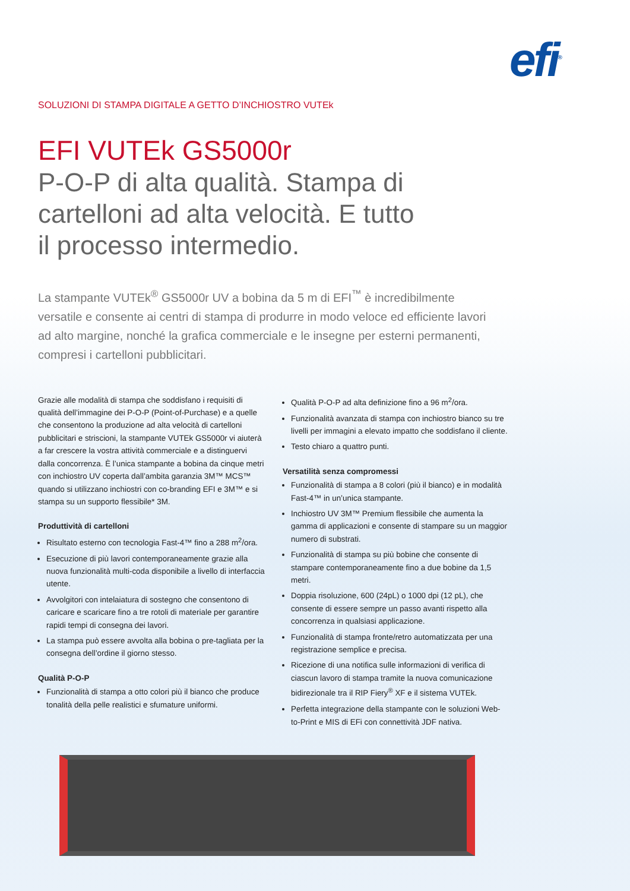efi<sup>®</sup>
SOLUZIONI DI STAMPA DIGITALE A GETTO D’INCHIOSTRO VUTEk
EFI VUTEk GS5000r
P-O-P di alta qualità. Stampa di
cartelloni ad alta velocità. E tutto
il processo intermedio.
La stampante VUTEk<sup>®</sup> GS5000r UV a bobina da 5 m di EFI<sup>™</sup> è incredibilmente versatile e consente ai centri di stampa di produrre in modo veloce ed efficiente lavori ad alto margine, nonché la grafica commerciale e le insegne per esterni permanenti, compresi i cartelloni pubblicitari.
Grazie alle modalità di stampa che soddisfano i requisiti di qualità dell’immagine dei P-O-P (Point-of-Purchase) e a quelle che consentono la produzione ad alta velocità di cartelloni pubblicitari e striscioni, la stampante VUTEk GS5000r vi aiuterà a far crescere la vostra attività commerciale e a distinguervi dalla concorrenza. È l’unica stampante a bobina da cinque metri con inchiostro UV coperta dall’ambita garanzia 3M™ MCS™ quando si utilizzano inchiostri con co-branding EFI e 3M™ e si stampa su un supporto flessibile* 3M.
Produttività di cartelloni
Risultato esterno con tecnologia Fast-4™ fino a 288 m<sup>2</sup>/ora.
Esecuzione di più lavori contemporaneamente grazie alla nuova funzionalità multi-coda disponibile a livello di interfaccia utente.
Avvolgitori con intelaiatura di sostegno che consentono di caricare e scaricare fino a tre rotoli di materiale per garantire rapidi tempi di consegna dei lavori.
La stampa può essere avvolta alla bobina o pre-tagliata per la consegna dell’ordine il giorno stesso.
Qualità P-O-P
Funzionalità di stampa a otto colori più il bianco che produce tonalità della pelle realistici e sfumature uniformi.
Qualità P-O-P ad alta definizione fino a 96 m<sup>2</sup>/ora.
Funzionalità avanzata di stampa con inchiostro bianco su tre livelli per immagini a elevato impatto che soddisfano il cliente.
Testo chiaro a quattro punti.
Versatilità senza compromessi
Funzionalità di stampa a 8 colori (più il bianco) e in modalità Fast-4™ in un’unica stampante.
Inchiostro UV 3M™ Premium flessibile che aumenta la gamma di applicazioni e consente di stampare su un maggior numero di substrati.
Funzionalità di stampa su più bobine che consente di stampare contemporaneamente fino a due bobine da 1,5 metri.
Doppia risoluzione, 600 (24pL) o 1000 dpi (12 pL), che consente di essere sempre un passo avanti rispetto alla concorrenza in qualsiasi applicazione.
Funzionalità di stampa fronte/retro automatizzata per una registrazione semplice e precisa.
Ricezione di una notifica sulle informazioni di verifica di ciascun lavoro di stampa tramite la nuova comunicazione bidirezionale tra il RIP Fiery<sup>®</sup> XF e il sistema VUTEk.
Perfetta integrazione della stampante con le soluzioni Web-to-Print e MIS di EFi con connettività JDF nativa.